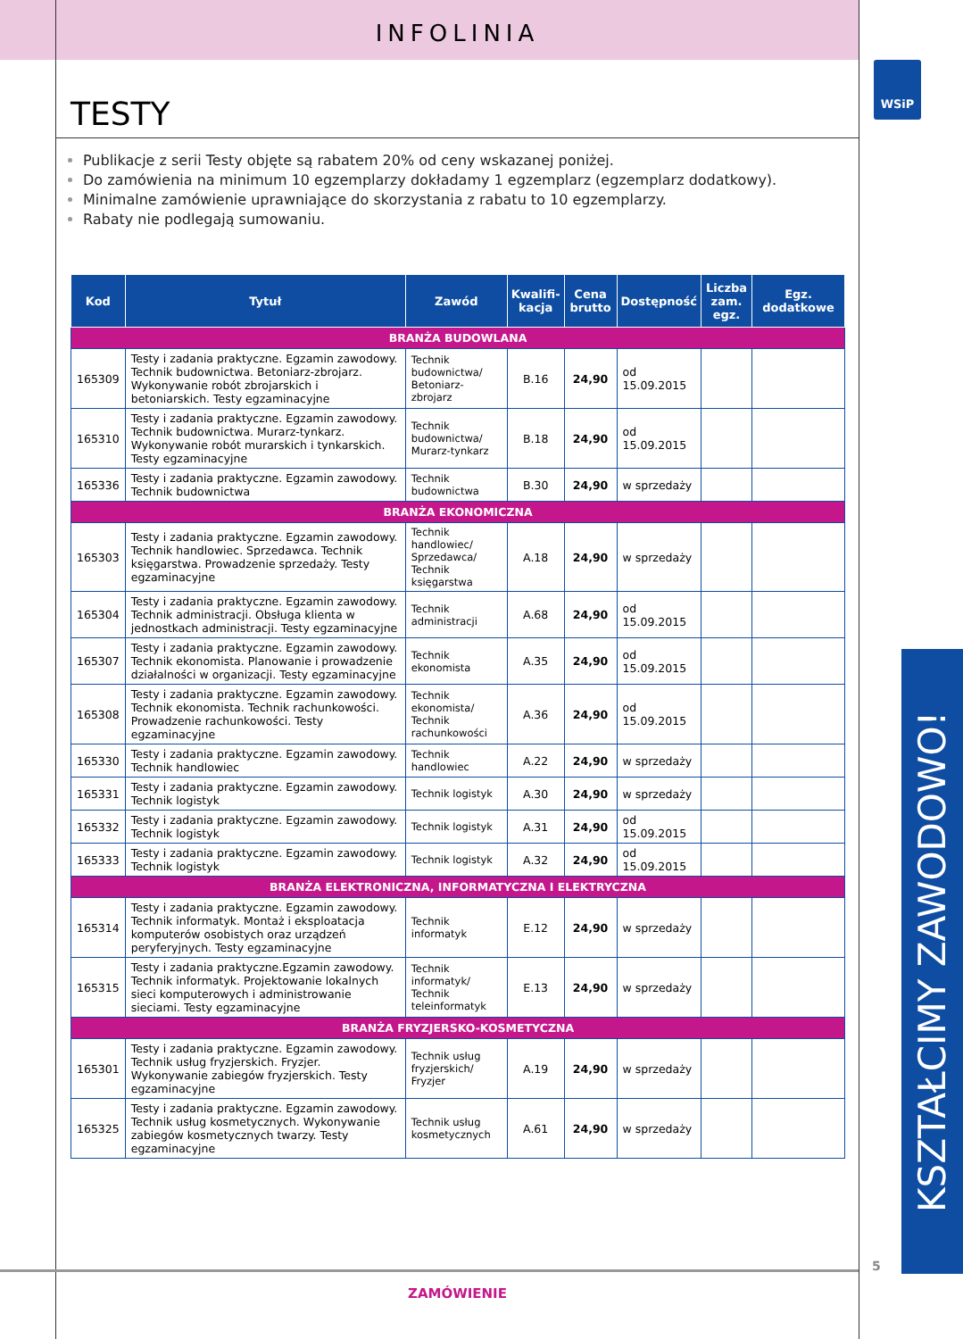WSiP
INFOLINIA
TESTY
Publikacje z serii Testy objęte są rabatem 20% od ceny wskazanej poniżej.
Do zamówienia na minimum 10 egzemplarzy dokładamy 1 egzemplarz (egzemplarz dodatkowy).
Minimalne zamówienie uprawniające do skorzystania z rabatu to 10 egzemplarzy.
Rabaty nie podlegają sumowaniu.
| Kod | Tytuł | Zawód | Kwalifi-kacja | Cena brutto | Dostępność | Liczba zam. egz. | Egz. dodatkowe |
| --- | --- | --- | --- | --- | --- | --- | --- |
| BRANŻA BUDOWLANA | | | | | | | |
| 165309 | Testy i zadania praktyczne. Egzamin zawodowy. Technik budownictwa. Betoniarz-zbrojarz. Wykonywanie robót zbrojarskich i betoniarskich. Testy egzaminacyjne | Technik budownictwa/ Betoniarz-zbrojarz | B.16 | 24,90 | od 15.09.2015 | | |
| 165310 | Testy i zadania praktyczne. Egzamin zawodowy. Technik budownictwa. Murarz-tynkarz. Wykonywanie robót murarskich i tynkarskich. Testy egzaminacyjne | Technik budownictwa/ Murarz-tynkarz | B.18 | 24,90 | od 15.09.2015 | | |
| 165336 | Testy i zadania praktyczne. Egzamin zawodowy. Technik budownictwa | Technik budownictwa | B.30 | 24,90 | w sprzedaży | | |
| BRANŻA EKONOMICZNA | | | | | | | |
| 165303 | Testy i zadania praktyczne. Egzamin zawodowy. Technik handlowiec. Sprzedawca. Technik księgarstwa. Prowadzenie sprzedaży. Testy egzaminacyjne | Technik handlowiec/ Sprzedawca/ Technik księgarstwa | A.18 | 24,90 | w sprzedaży | | |
| 165304 | Testy i zadania praktyczne. Egzamin zawodowy. Technik administracji. Obsługa klienta w jednostkach administracji. Testy egzaminacyjne | Technik administracji | A.68 | 24,90 | od 15.09.2015 | | |
| 165307 | Testy i zadania praktyczne. Egzamin zawodowy. Technik ekonomista. Planowanie i prowadzenie działalności w organizacji. Testy egzaminacyjne | Technik ekonomista | A.35 | 24,90 | od 15.09.2015 | | |
| 165308 | Testy i zadania praktyczne. Egzamin zawodowy. Technik ekonomista. Technik rachunkowości. Prowadzenie rachunkowości. Testy egzaminacyjne | Technik ekonomista/ Technik rachunkowości | A.36 | 24,90 | od 15.09.2015 | | |
| 165330 | Testy i zadania praktyczne. Egzamin zawodowy. Technik handlowiec | Technik handlowiec | A.22 | 24,90 | w sprzedaży | | |
| 165331 | Testy i zadania praktyczne. Egzamin zawodowy. Technik logistyk | Technik logistyk | A.30 | 24,90 | w sprzedaży | | |
| 165332 | Testy i zadania praktyczne. Egzamin zawodowy. Technik logistyk | Technik logistyk | A.31 | 24,90 | od 15.09.2015 | | |
| 165333 | Testy i zadania praktyczne. Egzamin zawodowy. Technik logistyk | Technik logistyk | A.32 | 24,90 | od 15.09.2015 | | |
| BRANŻA ELEKTRONICZNA, INFORMATYCZNA I ELEKTRYCZNA | | | | | | | |
| 165314 | Testy i zadania praktyczne. Egzamin zawodowy. Technik informatyk. Montaż i eksploatacja komputerów osobistych oraz urządzeń peryferyjnych. Testy egzaminacyjne | Technik informatyk | E.12 | 24,90 | w sprzedaży | | |
| 165315 | Testy i zadania praktyczne.Egzamin zawodowy. Technik informatyk. Projektowanie lokalnych sieci komputerowych i administrowanie sieciami. Testy egzaminacyjne | Technik informatyk/ Technik teleinformatyk | E.13 | 24,90 | w sprzedaży | | |
| BRANŻA FRYZJERSKO-KOSMETYCZNA | | | | | | | |
| 165301 | Testy i zadania praktyczne. Egzamin zawodowy. Technik usług fryzjerskich. Fryzjer. Wykonywanie zabiegów fryzjerskich. Testy egzaminacyjne | Technik usług fryzjerskich/ Fryzjer | A.19 | 24,90 | w sprzedaży | | |
| 165325 | Testy i zadania praktyczne. Egzamin zawodowy. Technik usług kosmetycznych. Wykonywanie zabiegów kosmetycznych twarzy. Testy egzaminacyjne | Technik usług kosmetycznych | A.61 | 24,90 | w sprzedaży | | |
KSZTAŁCIMY ZAWODOWO!
5
ZAMÓWIENIE